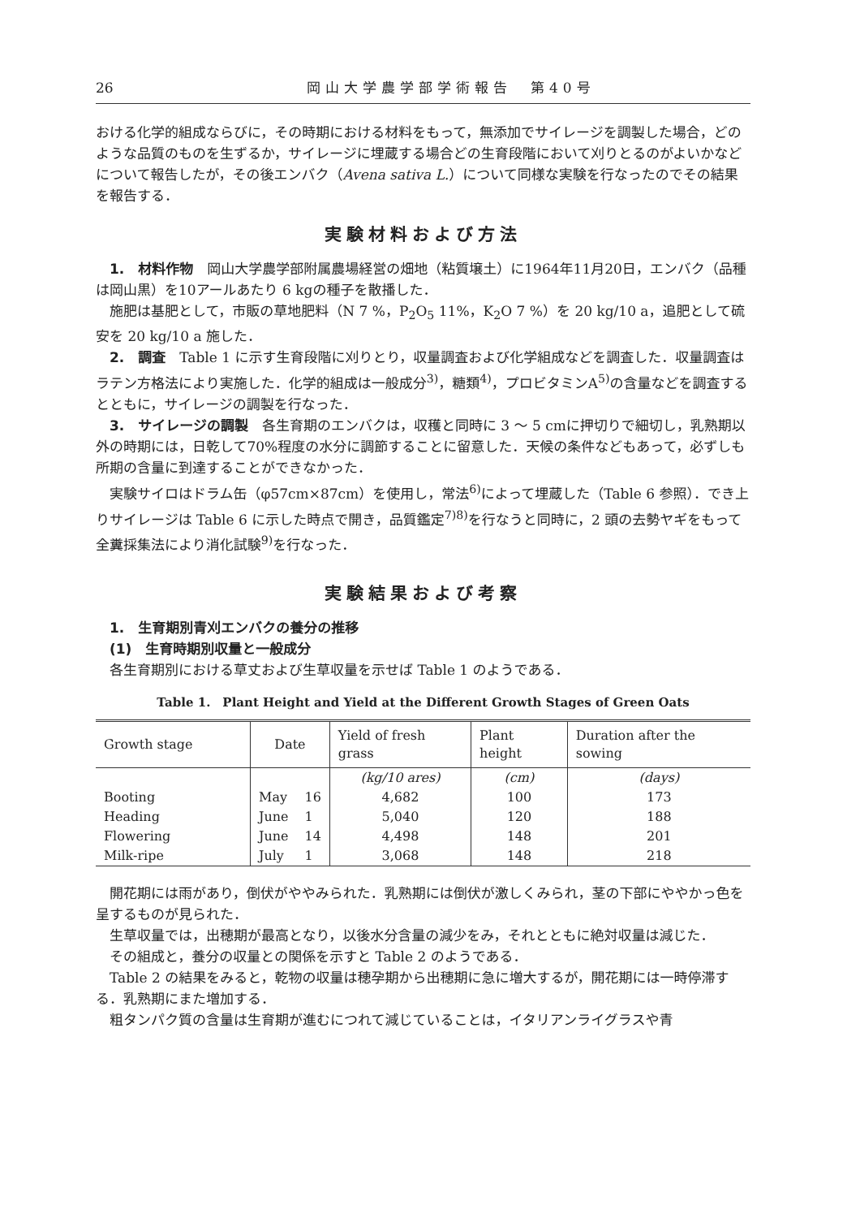26 岡山大学農学部学術報告　第40号
おける化学的組成ならびに，その時期における材料をもって，無添加でサイレージを調製した場合，どのような品質のものを生ずるか，サイレージに埋蔵する場合どの生育段階において刈りとるのがよいかなどについて報告したが，その後エンバク（Avena sativa L.）について同様な実験を行なったのでその結果を報告する．
実験材料および方法
1.　材料作物　岡山大学農学部附属農場経営の畑地（粘質壌土）に1964年11月20日，エンバク（品種は岡山黒）を10アールあたり 6 kgの種子を散播した．
施肥は基肥として，市販の草地肥料（N 7 %，P<sub>2</sub>O<sub>5</sub> 11%，K<sub>2</sub>O 7 %）を 20 kg/10 a，追肥として硫安を 20 kg/10 a 施した．
2.　調査　Table 1 に示す生育段階に刈りとり，収量調査および化学組成などを調査した．収量調査はラテン方格法により実施した．化学的組成は一般成分<sup>3)</sup>，糖類<sup>4)</sup>，プロビタミンA<sup>5)</sup>の含量などを調査するとともに，サイレージの調製を行なった．
3.　サイレージの調製　各生育期のエンバクは，収穫と同時に 3 ～ 5 cmに押切りで細切し，乳熟期以外の時期には，日乾して70%程度の水分に調節することに留意した．天候の条件などもあって，必ずしも所期の含量に到達することができなかった．
実験サイロはドラム缶（φ57cm×87cm）を使用し，常法<sup>6)</sup>によって埋蔵した（Table 6 参照）．でき上りサイレージは Table 6 に示した時点で開き，品質鑑定<sup>7)8)</sup>を行なうと同時に，2 頭の去勢ヤギをもって全糞採集法により消化試験<sup>9)</sup>を行なった．
実験結果および考察
1.　生育期別青刈エンバクの養分の推移
(1)　生育時期別収量と一般成分
各生育期別における草丈および生草収量を示せば Table 1 のようである．
Table 1.　Plant Height and Yield at the Different Growth Stages of Green Oats
| Growth stage | Date | | Yield of fresh grass | Plant height | Duration after the sowing |
| --- | --- | --- | --- | --- | --- |
| | | | (kg/10 ares) | (cm) | (days) |
| Booting | May | 16 | 4,682 | 100 | 173 |
| Heading | June | 1 | 5,040 | 120 | 188 |
| Flowering | June | 14 | 4,498 | 148 | 201 |
| Milk-ripe | July | 1 | 3,068 | 148 | 218 |
開花期には雨があり，倒伏がややみられた．乳熟期には倒伏が激しくみられ，茎の下部にややかっ色を呈するものが見られた．
生草収量では，出穂期が最高となり，以後水分含量の減少をみ，それとともに絶対収量は減じた．
その組成と，養分の収量との関係を示すと Table 2 のようである．
Table 2 の結果をみると，乾物の収量は穂孕期から出穂期に急に増大するが，開花期には一時停滞する．乳熟期にまた増加する．
粗タンパク質の含量は生育期が進むにつれて減じていることは，イタリアンライグラスや青